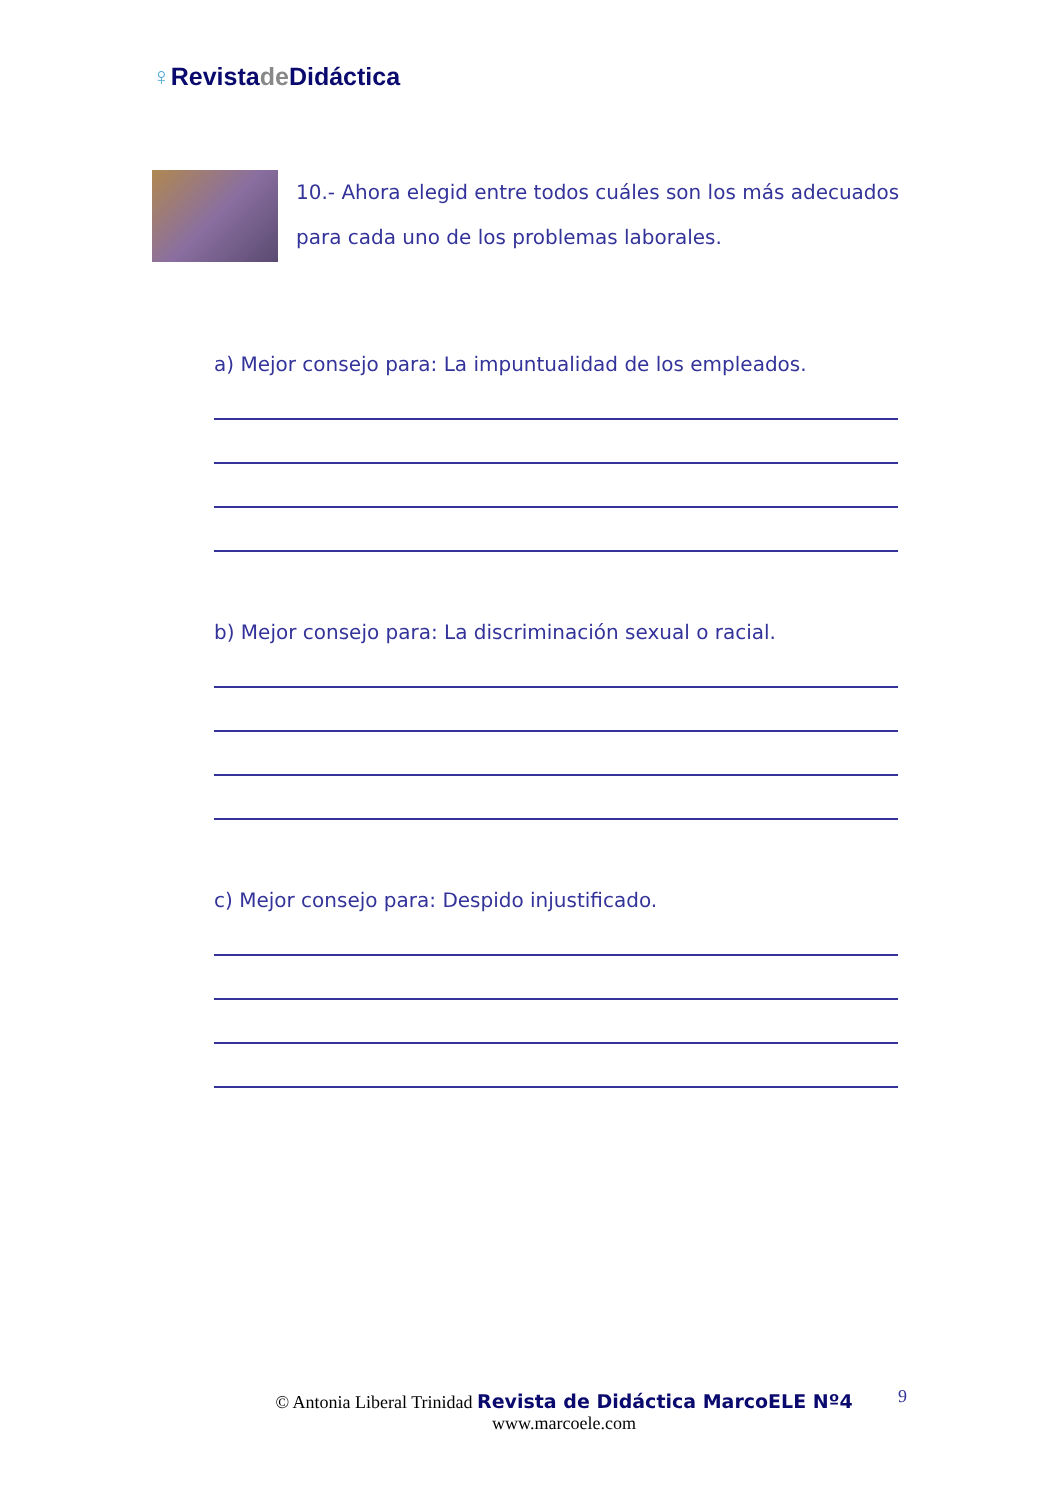♀Revistade Didáctica
10.- Ahora elegid entre todos cuáles son los más adecuados para cada uno de los problemas laborales.
a) Mejor consejo para: La impuntualidad de los empleados.
b) Mejor consejo para: La discriminación sexual o racial.
c) Mejor consejo para: Despido injustificado.
© Antonia Liberal Trinidad Revista de Didáctica MarcoELE Nº4
www.marcoele.com
9